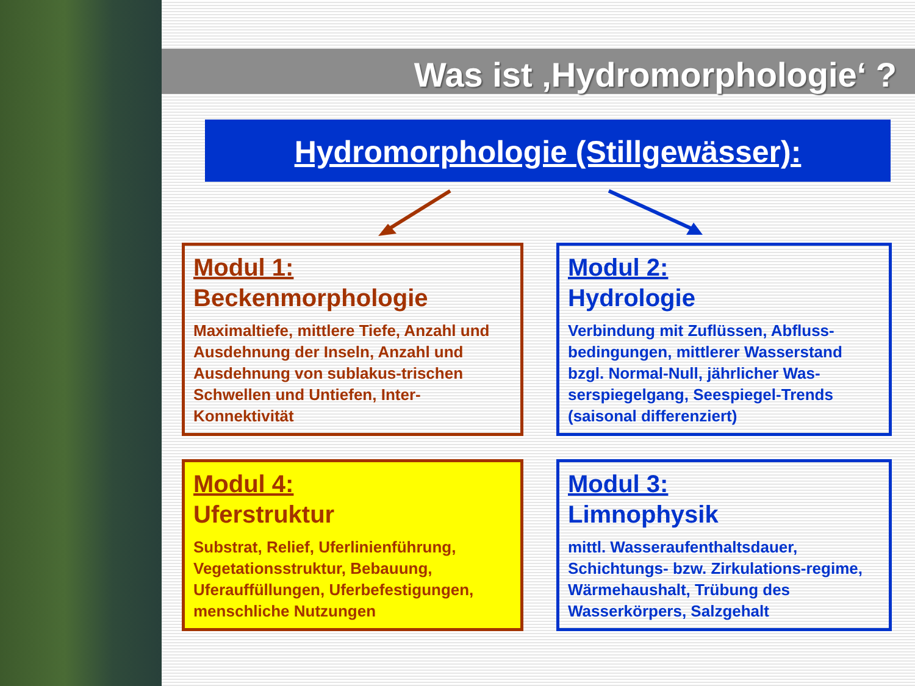Was ist ‚Hydromorphologie‘ ?
Hydromorphologie (Stillgewässer):
Modul 1:
Beckenmorphologie
Maximaltiefe, mittlere Tiefe, Anzahl und Ausdehnung der Inseln, Anzahl und Ausdehnung von sublakus-trischen Schwellen und Untiefen, Inter-Konnektivität
Modul 2:
Hydrologie
Verbindung mit Zuflüssen, Abfluss-bedingungen, mittlerer Wasserstand bzgl. Normal-Null, jährlicher Was-serspiegelgang, Seespiegel-Trends (saisonal differenziert)
Modul 4:
Uferstruktur
Substrat, Relief, Uferlinienführung, Vegetationsstruktur, Bebauung, Uferauffüllungen, Uferbefestigungen, menschliche Nutzungen
Modul 3:
Limnophysik
mittl. Wasseraufenthaltsdauer, Schichtungs- bzw. Zirkulations-regime, Wärmehaushalt, Trübung des Wasserkörpers, Salzgehalt